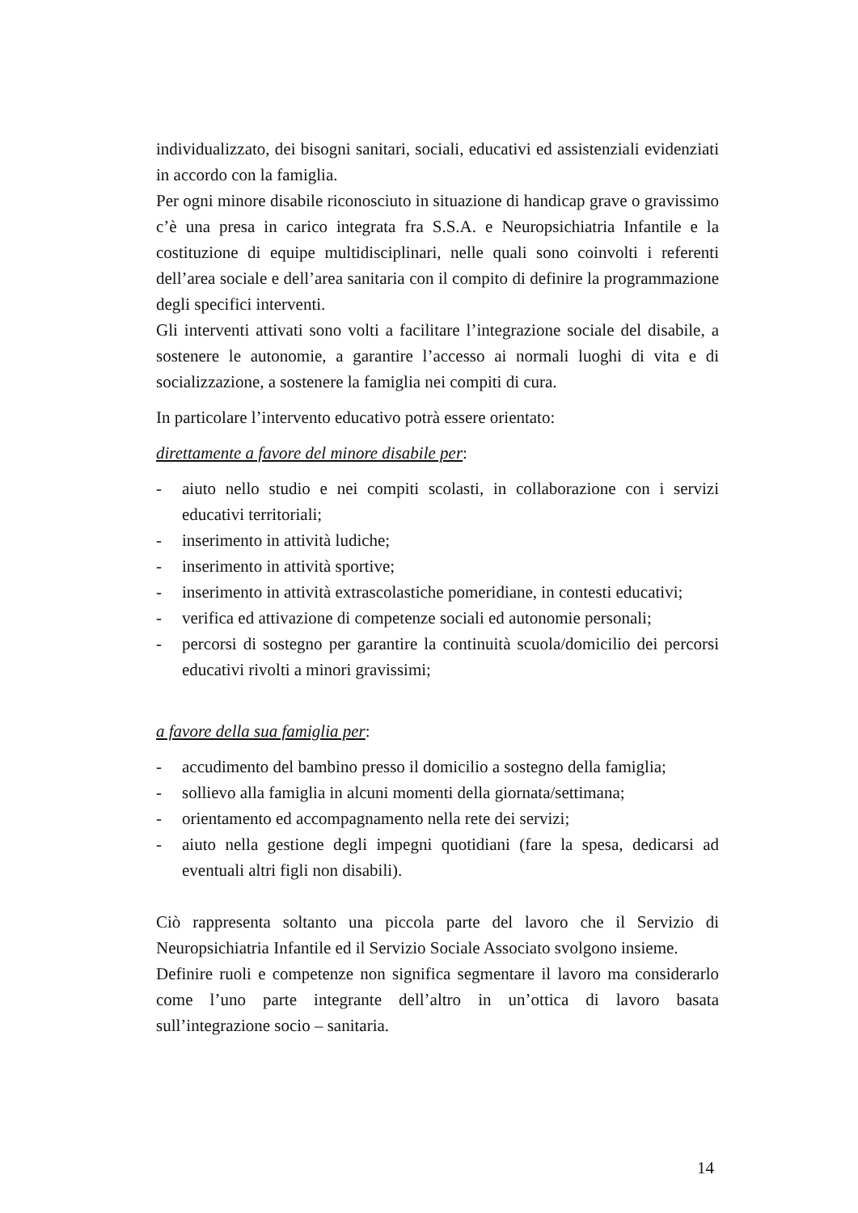individualizzato, dei bisogni sanitari, sociali, educativi ed assistenziali evidenziati in accordo con la famiglia.
Per ogni minore disabile riconosciuto in situazione di handicap grave o gravissimo c’è una presa in carico integrata fra S.S.A. e Neuropsichiatria Infantile e la costituzione di equipe multidisciplinari, nelle quali sono coinvolti i referenti dell’area sociale e dell’area sanitaria con il compito di definire la programmazione degli specifici interventi.
Gli interventi attivati sono volti a facilitare l’integrazione sociale del disabile, a sostenere le autonomie, a garantire l’accesso ai normali luoghi di vita e di socializzazione, a sostenere la famiglia nei compiti di cura.
In particolare l’intervento educativo potrà essere orientato:
direttamente a favore del minore disabile per:
- aiuto nello studio e nei compiti scolasti, in collaborazione con i servizi educativi territoriali;
- inserimento in attività ludiche;
- inserimento in attività sportive;
- inserimento in attività extrascolastiche pomeridiane, in contesti educativi;
- verifica ed attivazione di competenze sociali ed autonomie personali;
- percorsi di sostegno per garantire la continuità scuola/domicilio dei percorsi educativi rivolti a minori gravissimi;
a favore della sua famiglia per:
- accudimento del bambino presso il domicilio a sostegno della famiglia;
- sollievo alla famiglia in alcuni momenti della giornata/settimana;
- orientamento ed accompagnamento nella rete dei servizi;
- aiuto nella gestione degli impegni quotidiani (fare la spesa, dedicarsi ad eventuali altri figli non disabili).
Ciò rappresenta soltanto una piccola parte del lavoro che il Servizio di Neuropsichiatria Infantile ed il Servizio Sociale Associato svolgono insieme.
Definire ruoli e competenze non significa segmentare il lavoro ma considerarlo come l’uno parte integrante dell’altro in un’ottica di lavoro basata sull’integrazione socio – sanitaria.
14